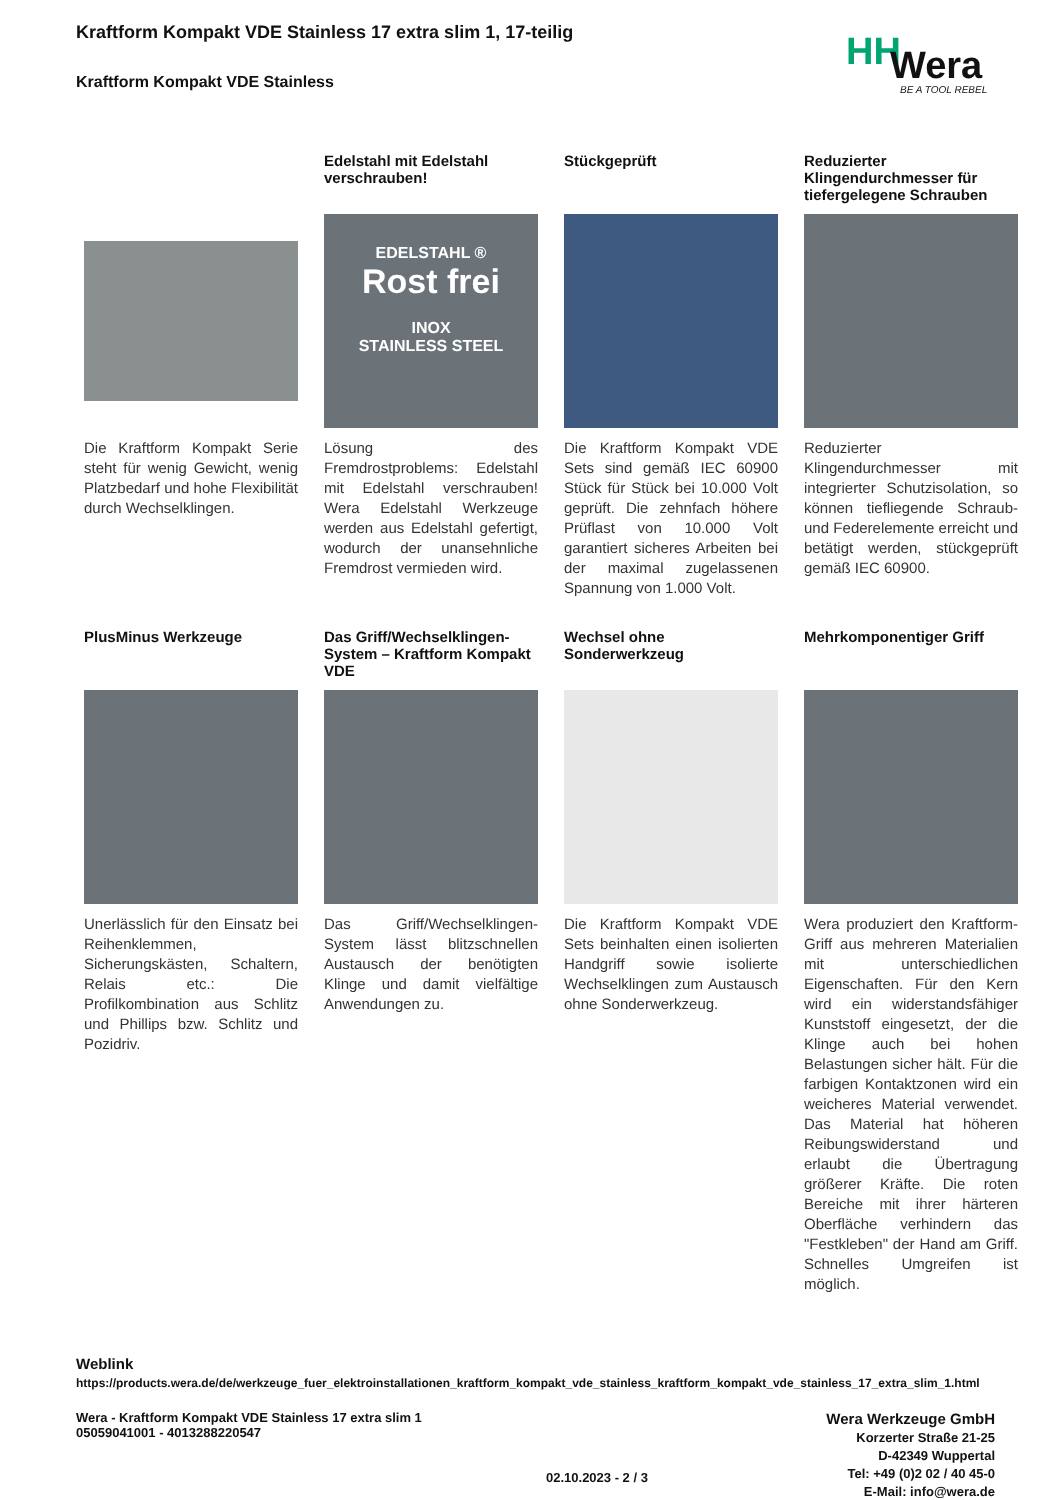Kraftform Kompakt VDE Stainless 17 extra slim 1, 17-teilig
Kraftform Kompakt VDE Stainless
HH Wera
BE A TOOL REBEL
Die Kraftform Kompakt Serie steht für wenig Gewicht, wenig Platzbedarf und hohe Flexibilität durch Wechselklingen.
Edelstahl mit Edelstahl verschrauben!
EDELSTAHL ®
Rost frei
INOX
STAINLESS STEEL
Lösung des Fremdrostproblems: Edelstahl mit Edelstahl verschrauben! Wera Edelstahl Werkzeuge werden aus Edelstahl gefertigt, wodurch der unansehnliche Fremdrost vermieden wird.
Stückgeprüft
Die Kraftform Kompakt VDE Sets sind gemäß IEC 60900 Stück für Stück bei 10.000 Volt geprüft. Die zehnfach höhere Prüflast von 10.000 Volt garantiert sicheres Arbeiten bei der maximal zugelassenen Spannung von 1.000 Volt.
Reduzierter Klingendurchmesser für tiefergelegene Schrauben
Reduzierter Klingendurchmesser mit integrierter Schutzisolation, so können tiefliegende Schraub- und Federelemente erreicht und betätigt werden, stückgeprüft gemäß IEC 60900.
PlusMinus Werkzeuge
Unerlässlich für den Einsatz bei Reihenklemmen, Sicherungskästen, Schaltern, Relais etc.: Die Profilkombination aus Schlitz und Phillips bzw. Schlitz und Pozidriv.
Das Griff/Wechselklingen-System – Kraftform Kompakt VDE
Das Griff/Wechselklingen-System lässt blitzschnellen Austausch der benötigten Klinge und damit vielfältige Anwendungen zu.
Wechsel ohne Sonderwerkzeug
Die Kraftform Kompakt VDE Sets beinhalten einen isolierten Handgriff sowie isolierte Wechselklingen zum Austausch ohne Sonderwerkzeug.
Mehrkomponentiger Griff
Wera produziert den Kraftform-Griff aus mehreren Materialien mit unterschiedlichen Eigenschaften. Für den Kern wird ein widerstandsfähiger Kunststoff eingesetzt, der die Klinge auch bei hohen Belastungen sicher hält. Für die farbigen Kontaktzonen wird ein weicheres Material verwendet. Das Material hat höheren Reibungswiderstand und erlaubt die Übertragung größerer Kräfte. Die roten Bereiche mit ihrer härteren Oberfläche verhindern das "Festkleben" der Hand am Griff. Schnelles Umgreifen ist möglich.
Weblink
https://products.wera.de/de/werkzeuge_fuer_elektroinstallationen_kraftform_kompakt_vde_stainless_kraftform_kompakt_vde_stainless_17_extra_slim_1.html
Wera - Kraftform Kompakt VDE Stainless 17 extra slim 1
05059041001 - 4013288220547
Wera Werkzeuge GmbH
Korzerter Straße 21-25
D-42349 Wuppertal
Tel: +49 (0)2 02 / 40 45-0
E-Mail: info@wera.de
02.10.2023 - 2 / 3